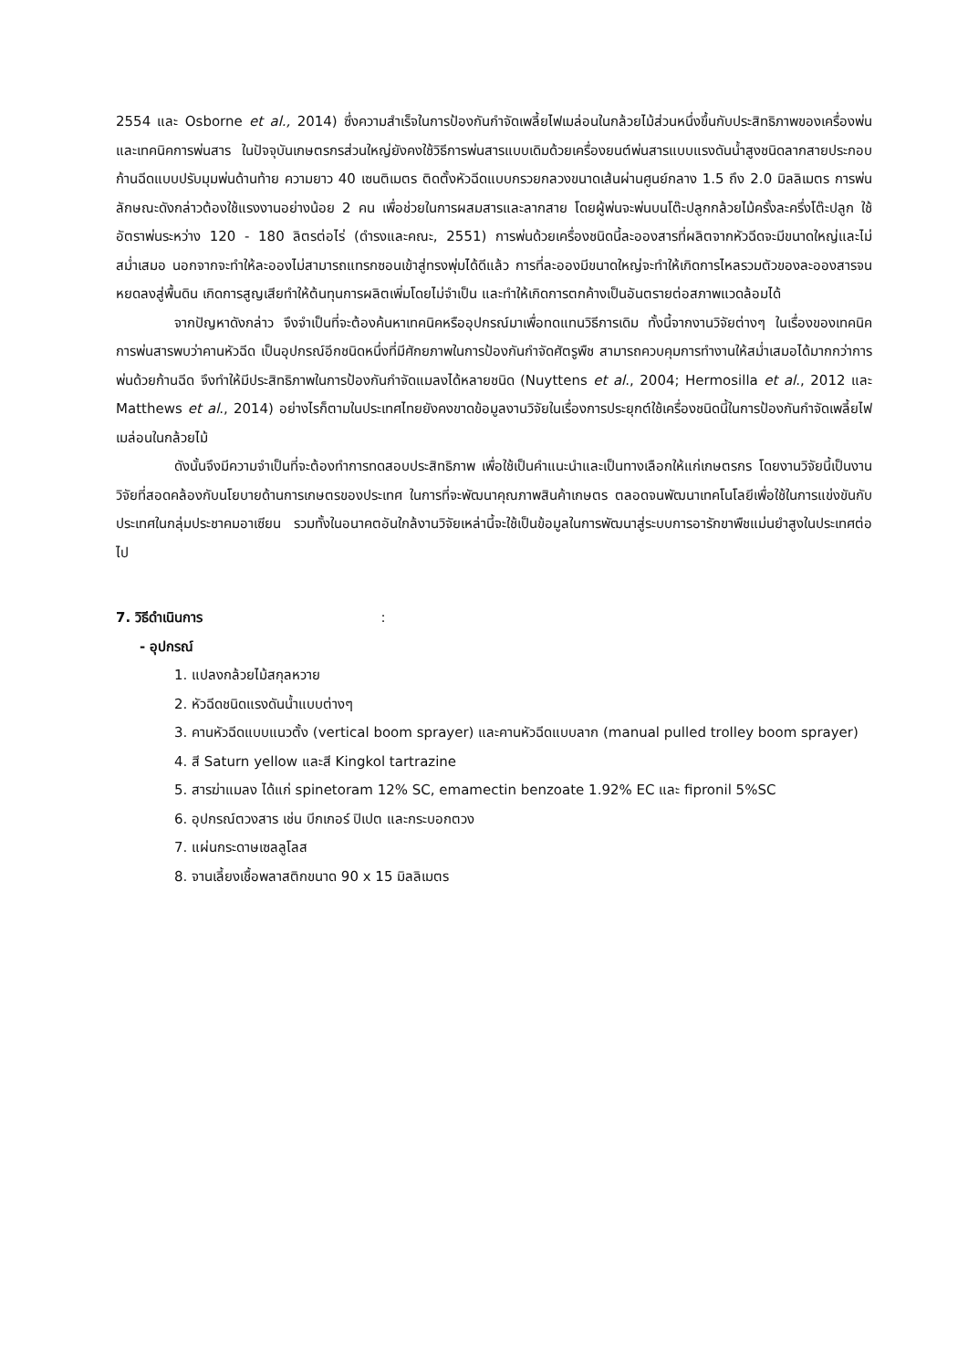2554 และ Osborne et al., 2014) ซึ่งความสำเร็จในการป้องกันกำจัดเพลี้ยไฟเมล่อนในกล้วยไม้ส่วนหนึ่งขึ้นกับประสิทธิภาพของเครื่องพ่นและเทคนิคการพ่นสาร ในปัจจุบันเกษตรกรส่วนใหญ่ยังคงใช้วิธีการพ่นสารแบบเดิมด้วยเครื่องยนต์พ่นสารแบบแรงดันน้ำสูงชนิดลากสายประกอบก้านฉีดแบบปรับมุมพ่นด้านท้าย ความยาว 40 เซนติเมตร ติดตั้งหัวฉีดแบบกรวยกลวงขนาดเส้นผ่านศูนย์กลาง 1.5 ถึง 2.0 มิลลิเมตร การพ่นลักษณะดังกล่าวต้องใช้แรงงานอย่างน้อย 2 คน เพื่อช่วยในการผสมสารและลากสาย โดยผู้พ่นจะพ่นบนโต๊ะปลูกกล้วยไม้ครั้งละครึ่งโต๊ะปลูก ใช้อัตราพ่นระหว่าง 120 - 180 ลิตรต่อไร่ (ดำรงและคณะ, 2551) การพ่นด้วยเครื่องชนิดนี้ละอองสารที่ผลิตจากหัวฉีดจะมีขนาดใหญ่และไม่สม่ำเสมอ นอกจากจะทำให้ละอองไม่สามารถแทรกซอนเข้าสู่ทรงพุ่มได้ดีแล้ว การที่ละอองมีขนาดใหญ่จะทำให้เกิดการไหลรวมตัวของละอองสารจนหยดลงสู่พื้นดิน เกิดการสูญเสียทำให้ต้นทุนการผลิตเพิ่มโดยไม่จำเป็น และทำให้เกิดการตกค้างเป็นอันตรายต่อสภาพแวดล้อมได้
จากปัญหาดังกล่าว จึงจำเป็นที่จะต้องค้นหาเทคนิคหรืออุปกรณ์มาเพื่อทดแทนวิธีการเดิม ทั้งนี้จากงานวิจัยต่างๆ ในเรื่องของเทคนิคการพ่นสารพบว่าคานหัวฉีด เป็นอุปกรณ์อีกชนิดหนึ่งที่มีศักยภาพในการป้องกันกำจัดศัตรูพืช สามารถควบคุมการทำงานให้สม่ำเสมอได้มากกว่าการพ่นด้วยก้านฉีด จึงทำให้มีประสิทธิภาพในการป้องกันกำจัดแมลงได้หลายชนิด (Nuyttens et al., 2004; Hermosilla et al., 2012 และ Matthews et al., 2014) อย่างไรก็ตามในประเทศไทยยังคงขาดข้อมูลงานวิจัยในเรื่องการประยุกต์ใช้เครื่องชนิดนี้ในการป้องกันกำจัดเพลี้ยไฟเมล่อนในกล้วยไม้
ดังนั้นจึงมีความจำเป็นที่จะต้องทำการทดสอบประสิทธิภาพ เพื่อใช้เป็นคำแนะนำและเป็นทางเลือกให้แก่เกษตรกร โดยงานวิจัยนี้เป็นงานวิจัยที่สอดคล้องกับนโยบายด้านการเกษตรของประเทศ ในการที่จะพัฒนาคุณภาพสินค้าเกษตร ตลอดจนพัฒนาเทคโนโลยีเพื่อใช้ในการแข่งขันกับประเทศในกลุ่มประชาคมอาเซียน รวมทั้งในอนาคตอันใกล้งานวิจัยเหล่านี้จะใช้เป็นข้อมูลในการพัฒนาสู่ระบบการอารักขาพืชแม่นยำสูงในประเทศต่อไป
7. วิธีดำเนินการ :
- อุปกรณ์
1. แปลงกล้วยไม้สกุลหวาย
2. หัวฉีดชนิดแรงดันน้ำแบบต่างๆ
3. คานหัวฉีดแบบแนวตั้ง (vertical boom sprayer) และคานหัวฉีดแบบลาก (manual pulled trolley boom sprayer)
4. สี Saturn yellow และสี Kingkol tartrazine
5. สารฆ่าแมลง ได้แก่ spinetoram 12% SC, emamectin benzoate 1.92% EC และ fipronil 5%SC
6. อุปกรณ์ตวงสาร เช่น บีกเกอร์ ปิเปต และกระบอกตวง
7. แผ่นกระดาษเซลลูโลส
8. จานเลี้ยงเชื้อพลาสติกขนาด 90 x 15 มิลลิเมตร